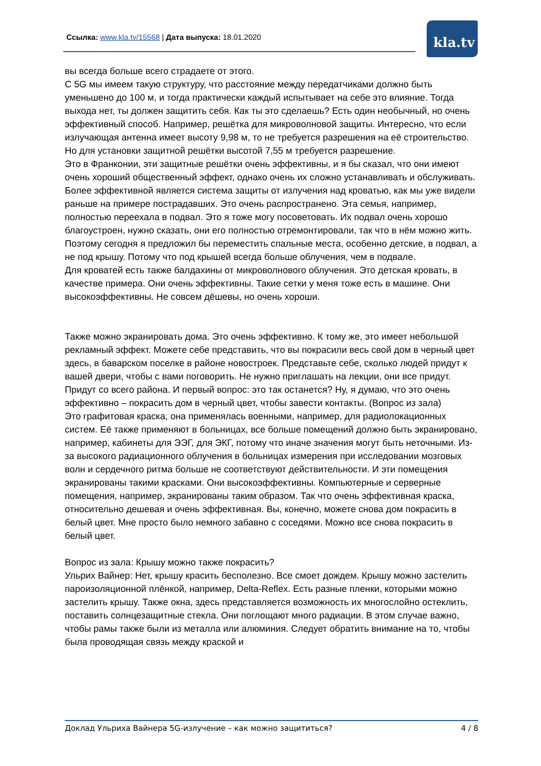Ссылка: www.kla.tv/15568 | Дата выпуска: 18.01.2020
kla.tv
вы всегда больше всего страдаете от этого.
С 5G мы имеем такую структуру, что расстояние между передатчиками должно быть уменьшено до 100 м, и тогда практически каждый испытывает на себе это влияние. Тогда выхода нет, ты должен защитить себя. Как ты это сделаешь? Есть один необычный, но очень эффективный способ. Например, решётка для микроволновой защиты. Интересно, что если излучающая антенна имеет высоту 9,98 м, то не требуется разрешения на её строительство. Но для установки защитной решётки высотой 7,55 м требуется разрешение.
Это в Франконии, эти защитные решётки очень эффективны, и я бы сказал, что они имеют очень хороший общественный эффект, однако очень их сложно устанавливать и обслуживать.
Более эффективной является система защиты от излучения над кроватью, как мы уже видели раньше на примере пострадавших. Это очень распространено. Эта семья, например, полностью переехала в подвал. Это я тоже могу посоветовать. Их подвал очень хорошо благоустроен, нужно сказать, они его полностью отремонтировали, так что в нём можно жить.
Поэтому сегодня я предложил бы переместить спальные места, особенно детские, в подвал, а не под крышу. Потому что под крышей всегда больше облучения, чем в подвале.
Для кроватей есть также балдахины от микроволнового облучения. Это детская кровать, в качестве примера. Они очень эффективны. Такие сетки у меня тоже есть в машине. Они высокоэффективны. Не совсем дёшевы, но очень хороши.
Также можно экранировать дома. Это очень эффективно. К тому же, это имеет небольшой рекламный эффект. Можете себе представить, что вы покрасили весь свой дом в черный цвет здесь, в баварском поселке в районе новостроек. Представьте себе, сколько людей придут к вашей двери, чтобы с вами поговорить. Не нужно приглашать на лекции, они все придут. Придут со всего района. И первый вопрос: это так останется? Ну, я думаю, что это очень эффективно – покрасить дом в черный цвет, чтобы завести контакты. (Вопрос из зала)
Это графитовая краска, она применялась военными, например, для радиолокационных систем. Её также применяют в больницах, все больше помещений должно быть экранировано, например, кабинеты для ЭЭГ, для ЭКГ, потому что иначе значения могут быть неточными. Из-за высокого радиационного облучения в больницах измерения при исследовании мозговых волн и сердечного ритма больше не соответствуют действительности. И эти помещения экранированы такими красками. Они высокоэффективны. Компьютерные и серверные помещения, например, экранированы таким образом. Так что очень эффективная краска, относительно дешевая и очень эффективная. Вы, конечно, можете снова дом покрасить в белый цвет. Мне просто было немного забавно с соседями. Можно все снова покрасить в белый цвет.
Вопрос из зала: Крышу можно также покрасить?
Ульрих Вайнер: Нет, крышу красить бесполезно. Все смоет дождем. Крышу можно застелить пароизоляционной плёнкой, например, Delta-Reflex. Есть разные пленки, которыми можно застелить крышу. Также окна, здесь представляется возможность их многослойно остеклить, поставить солнцезащитные стекла. Они поглощают много радиации. В этом случае важно, чтобы рамы также были из металла или алюминия. Следует обратить внимание на то, чтобы была проводящая связь между краской и
Доклад Ульриха Вайнера 5G-излучение – как можно защититься? 4 / 8